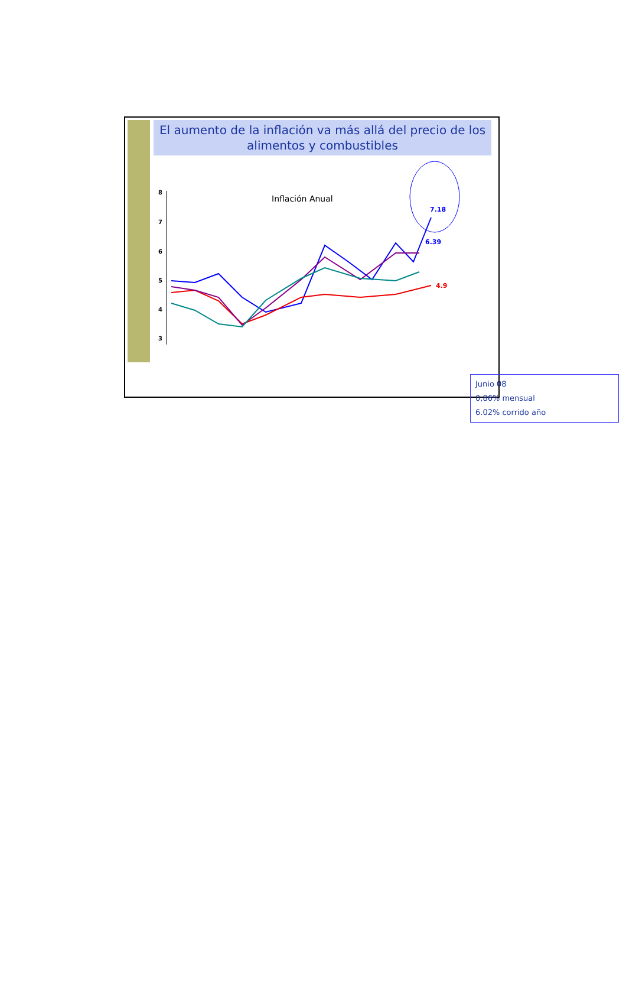El aumento de la inflación va más allá del precio de los alimentos y combustibles
Inflación Anual
8
7
6
5
4
3
7.18
6.39
4.9
Junio 08
0,86% mensual
6.02% corrido año